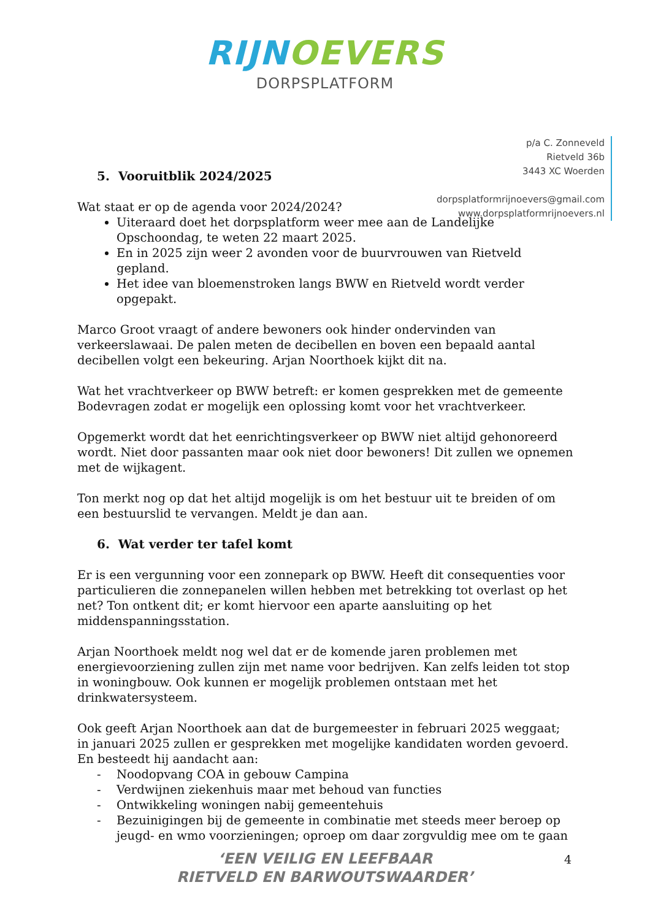RIJN OEVERS
DORPSPLATFORM
p/a C. Zonneveld
Rietveld 36b
3443 XC Woerden
dorpsplatformrijnoevers@gmail.com
www.dorpsplatformrijnoevers.nl
5. Vooruitblik 2024/2025
Wat staat er op de agenda voor 2024/2024?
Uiteraard doet het dorpsplatform weer mee aan de Landelijke Opschoondag, te weten 22 maart 2025.
En in 2025 zijn weer 2 avonden voor de buurvrouwen van Rietveld gepland.
Het idee van bloemenstroken langs BWW en Rietveld wordt verder opgepakt.
Marco Groot vraagt of andere bewoners ook hinder ondervinden van verkeerslawaai. De palen meten de decibellen en boven een bepaald aantal decibellen volgt een bekeuring. Arjan Noorthoek kijkt dit na.
Wat het vrachtverkeer op BWW betreft: er komen gesprekken met de gemeente Bodevragen zodat er mogelijk een oplossing komt voor het vrachtverkeer.
Opgemerkt wordt dat het eenrichtingsverkeer op BWW niet altijd gehonoreerd wordt. Niet door passanten maar ook niet door bewoners! Dit zullen we opnemen met de wijkagent.
Ton merkt nog op dat het altijd mogelijk is om het bestuur uit te breiden of om een bestuurslid te vervangen. Meldt je dan aan.
6. Wat verder ter tafel komt
Er is een vergunning voor een zonnepark op BWW. Heeft dit consequenties voor particulieren die zonnepanelen willen hebben met betrekking tot overlast op het net? Ton ontkent dit; er komt hiervoor een aparte aansluiting op het middenspanningsstation.
Arjan Noorthoek meldt nog wel dat er de komende jaren problemen met energievoorziening zullen zijn met name voor bedrijven. Kan zelfs leiden tot stop in woningbouw. Ook kunnen er mogelijk problemen ontstaan met het drinkwatersysteem.
Ook geeft Arjan Noorthoek aan dat de burgemeester in februari 2025 weggaat; in januari 2025 zullen er gesprekken met mogelijke kandidaten worden gevoerd.
En besteedt hij aandacht aan:
- Noodopvang COA in gebouw Campina
- Verdwijnen ziekenhuis maar met behoud van functies
- Ontwikkeling woningen nabij gemeentehuis
- Bezuinigingen bij de gemeente in combinatie met steeds meer beroep op jeugd- en wmo voorzieningen; oproep om daar zorgvuldig mee om te gaan
‘EEN VEILIG EN LEEFBAAR
RIETVELD EN BARWOUTSWAARDER’
4